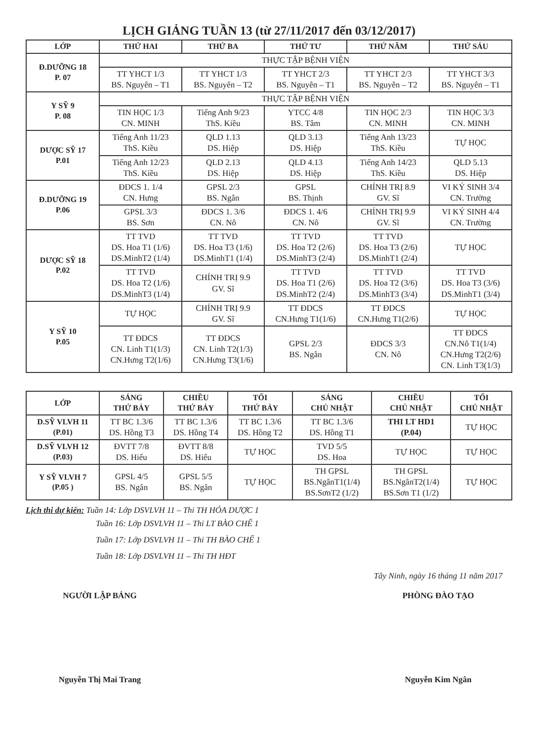LỊCH GIẢNG TUẦN 13 (từ 27/11/2017 đến 03/12/2017)
| LỚP | THỨ HAI | THỨ BA | THỨ TƯ | THỨ NĂM | THỨ SÁU |
| --- | --- | --- | --- | --- | --- |
| Đ.DƯỠNG 18 P. 07 | THỰC TẬP BỆNH VIỆN | | | | |
| | TT YHCT 1/3 BS. Nguyên – T1 | TT YHCT 1/3 BS. Nguyên – T2 | TT YHCT 2/3 BS. Nguyên – T1 | TT YHCT 2/3 BS. Nguyên – T2 | TT YHCT 3/3 BS. Nguyên – T1 |
| Y SỸ 9 P. 08 | THỰC TẬP BỆNH VIỆN | | | | |
| | TIN HỌC 1/3 CN. MINH | Tiếng Anh 9/23 ThS. Kiều | YTCC 4/8 BS. Tâm | TIN HỌC 2/3 CN. MINH | TIN HỌC 3/3 CN. MINH |
| DƯỢC SỸ 17 P.01 | Tiếng Anh 11/23 ThS. Kiều | QLD 1.13 DS. Hiệp | QLD 3.13 DS. Hiệp | Tiếng Anh 13/23 ThS. Kiều | TỰ HỌC |
| | Tiếng Anh 12/23 ThS. Kiều | QLD 2.13 DS. Hiệp | QLD 4.13 DS. Hiệp | Tiếng Anh 14/23 ThS. Kiều | QLD 5.13 DS. Hiệp |
| Đ.DƯỠNG 19 P.06 | ĐDCS 1. 1/4 CN. Hưng | GPSL 2/3 BS. Ngân | GPSL BS. Thịnh | CHÍNH TRỊ 8.9 GV. Sĩ | VI KÝ SINH 3/4 CN. Trường |
| | GPSL 3/3 BS. Sơn | ĐDCS 1. 3/6 CN. Nô | ĐDCS 1. 4/6 CN. Nô | CHÍNH TRỊ 9.9 GV. Sĩ | VI KÝ SINH 4/4 CN. Trường |
| DƯỢC SỸ 18 P.02 | TT TVD DS. Hoa T1 (1/6) DS.MinhT2 (1/4) | TT TVD DS. Hoa T3 (1/6) DS.MinhT1 (1/4) | TT TVD DS. Hoa T2 (2/6) DS.MinhT3 (2/4) | TT TVD DS. Hoa T3 (2/6) DS.MinhT1 (2/4) | TỰ HỌC |
| | TT TVD DS. Hoa T2 (1/6) DS.MinhT3 (1/4) | CHÍNH TRỊ 9.9 GV. Sĩ | TT TVD DS. Hoa T1 (2/6) DS.MinhT2 (2/4) | TT TVD DS. Hoa T2 (3/6) DS.MinhT3 (3/4) | TT TVD DS. Hoa T3 (3/6) DS.MinhT1 (3/4) |
| Y SỸ 10 P.05 | TỰ HỌC | CHÍNH TRỊ 9.9 GV. Sĩ | TT ĐDCS CN.Hưng T1(1/6) | TT ĐDCS CN.Hưng T1(2/6) | TỰ HỌC |
| | TT ĐDCS CN. Linh T1(1/3) CN.Hưng T2(1/6) | TT ĐDCS CN. Linh T2(1/3) CN.Hưng T3(1/6) | GPSL 2/3 BS. Ngân | ĐDCS 3/3 CN. Nô | TT ĐDCS CN.Nô T1(1/4) CN.Hưng T2(2/6) CN. Linh T3(1/3) |
| LỚP | SÁNG THỨ BẢY | CHIỀU THỨ BẢY | TỐI THỨ BẢY | SÁNG CHỦ NHẬT | CHIỀU CHỦ NHẬT | TỐI CHỦ NHẬT |
| --- | --- | --- | --- | --- | --- | --- |
| D.SỸ VLVH 11 (P.01) | TT BC 1.3/6 DS. Hồng T3 | TT BC 1.3/6 DS. Hồng T4 | TT BC 1.3/6 DS. Hồng T2 | TT BC 1.3/6 DS. Hồng T1 | THI LT HD1 (P.04) | TỰ HỌC |
| D.SỸ VLVH 12 (P.03) | ĐVTT 7/8 DS. Hiếu | ĐVTT 8/8 DS. Hiếu | TỰ HỌC | TVD 5/5 DS. Hoa | TỰ HỌC | TỰ HỌC |
| Y SỸ VLVH 7 (P.05 ) | GPSL 4/5 BS. Ngân | GPSL 5/5 BS. Ngân | TỰ HỌC | TH GPSL BS.NgânT1(1/4) BS.SơnT2 (1/2) | TH GPSL BS.NgânT2(1/4) BS.Sơn T1 (1/2) | TỰ HỌC |
Lịch thi dự kiến: Tuần 14: Lớp DSVLVH 11 – Thi TH HÓA DƯỢC 1
Tuần 16: Lớp DSVLVH 11 – Thi LT BÀO CHẾ 1
Tuần 17: Lớp DSVLVH 11 – Thi TH BÀO CHẾ 1
Tuần 18: Lớp DSVLVH 11 – Thi TH HĐT
Tây Ninh, ngày 16 tháng 11 năm 2017
NGƯỜI LẬP BẢNG
Nguyễn Thị Mai Trang
PHÒNG ĐÀO TẠO
Nguyễn Kim Ngân